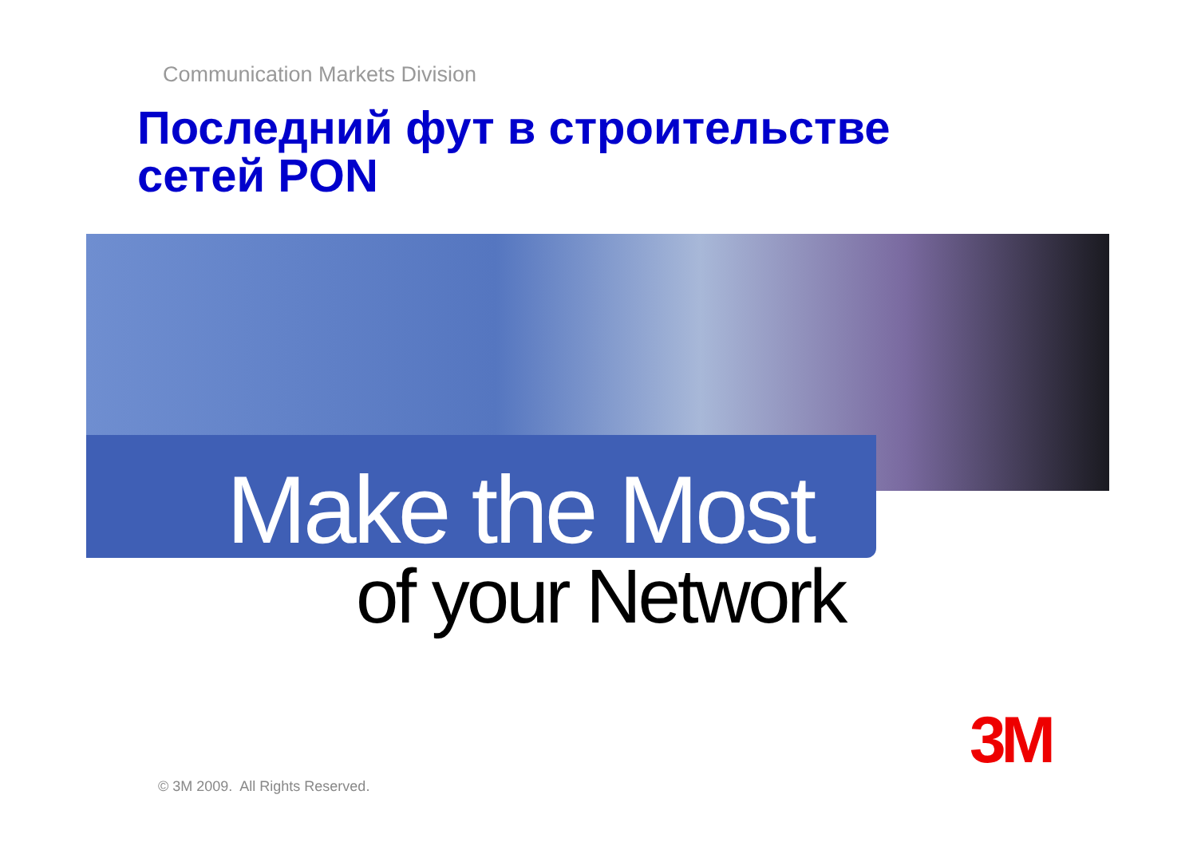Communication Markets Division
Последний фут в строительстве
сетей PON
Make the Most
of your Network
3M
© 3M 2009. All Rights Reserved.